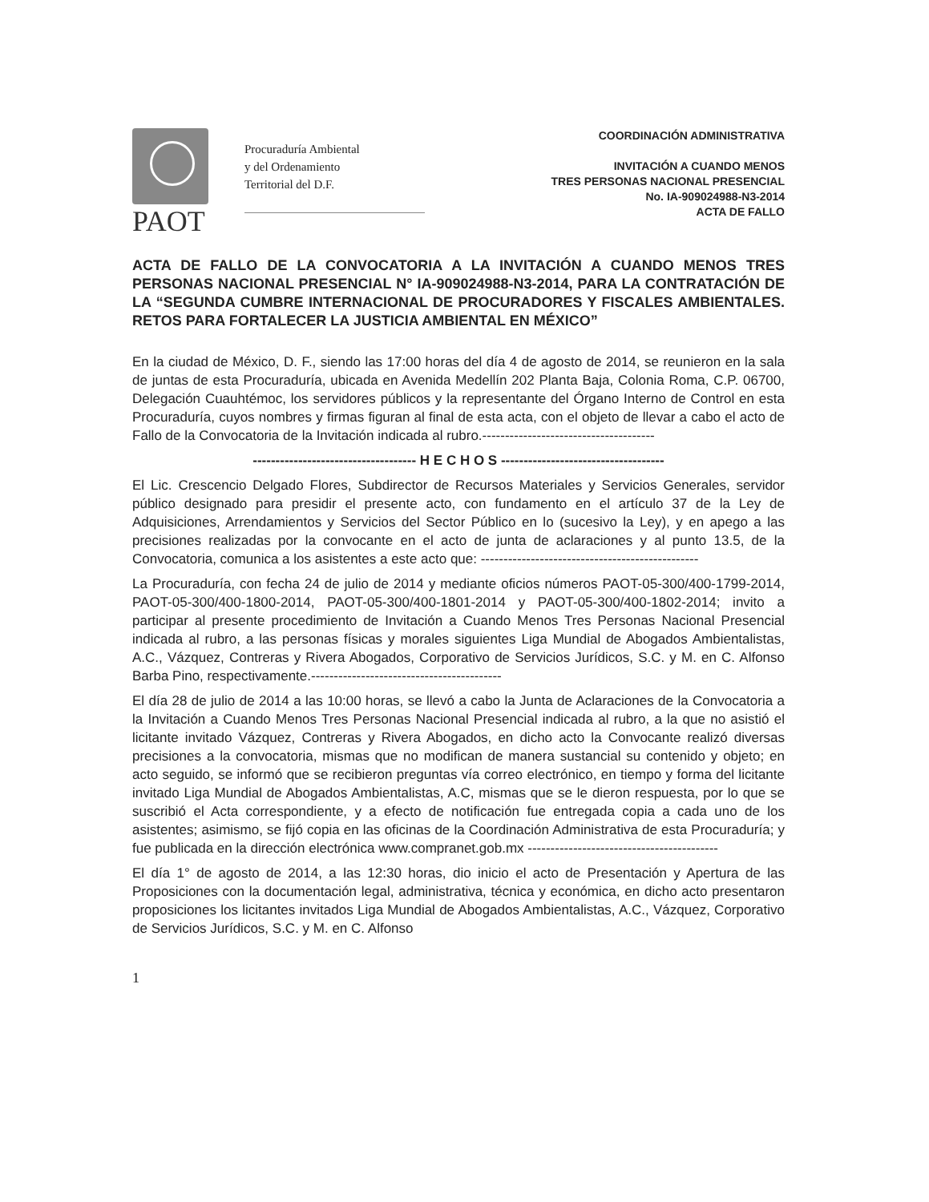PAOT
Procuraduría Ambiental
y del Ordenamiento
Territorial del D.F.
COORDINACIÓN ADMINISTRATIVA
INVITACIÓN A CUANDO MENOS
TRES PERSONAS NACIONAL PRESENCIAL
No. IA-909024988-N3-2014
ACTA DE FALLO
ACTA DE FALLO DE LA CONVOCATORIA A LA INVITACIÓN A CUANDO MENOS TRES PERSONAS NACIONAL PRESENCIAL N° IA-909024988-N3-2014, PARA LA CONTRATACIÓN DE LA “SEGUNDA CUMBRE INTERNACIONAL DE PROCURADORES Y FISCALES AMBIENTALES. RETOS PARA FORTALECER LA JUSTICIA AMBIENTAL EN MÉXICO”
En la ciudad de México, D. F., siendo las 17:00 horas del día 4 de agosto de 2014, se reunieron en la sala de juntas de esta Procuraduría, ubicada en Avenida Medellín 202 Planta Baja, Colonia Roma, C.P. 06700, Delegación Cuauhtémoc, los servidores públicos y la representante del Órgano Interno de Control en esta Procuraduría, cuyos nombres y firmas figuran al final de esta acta, con el objeto de llevar a cabo el acto de Fallo de la Convocatoria de la Invitación indicada al rubro.--------------------------------------
------------------------------------ H E C H O S ------------------------------------
El Lic. Crescencio Delgado Flores, Subdirector de Recursos Materiales y Servicios Generales, servidor público designado para presidir el presente acto, con fundamento en el artículo 37 de la Ley de Adquisiciones, Arrendamientos y Servicios del Sector Público en lo (sucesivo la Ley), y en apego a las precisiones realizadas por la convocante en el acto de junta de aclaraciones y al punto 13.5, de la Convocatoria, comunica a los asistentes a este acto que: ------------------------------------------------
La Procuraduría, con fecha 24 de julio de 2014 y mediante oficios números PAOT-05-300/400-1799-2014, PAOT-05-300/400-1800-2014, PAOT-05-300/400-1801-2014 y PAOT-05-300/400-1802-2014; invito a participar al presente procedimiento de Invitación a Cuando Menos Tres Personas Nacional Presencial indicada al rubro, a las personas físicas y morales siguientes Liga Mundial de Abogados Ambientalistas, A.C., Vázquez, Contreras y Rivera Abogados, Corporativo de Servicios Jurídicos, S.C. y M. en C. Alfonso Barba Pino, respectivamente.------------------------------------------
El día 28 de julio de 2014 a las 10:00 horas, se llevó a cabo la Junta de Aclaraciones de la Convocatoria a la Invitación a Cuando Menos Tres Personas Nacional Presencial indicada al rubro, a la que no asistió el licitante invitado Vázquez, Contreras y Rivera Abogados, en dicho acto la Convocante realizó diversas precisiones a la convocatoria, mismas que no modifican de manera sustancial su contenido y objeto; en acto seguido, se informó que se recibieron preguntas vía correo electrónico, en tiempo y forma del licitante invitado Liga Mundial de Abogados Ambientalistas, A.C, mismas que se le dieron respuesta, por lo que se suscribió el Acta correspondiente, y a efecto de notificación fue entregada copia a cada uno de los asistentes; asimismo, se fijó copia en las oficinas de la Coordinación Administrativa de esta Procuraduría; y fue publicada en la dirección electrónica www.compranet.gob.mx ------------------------------------------
El día 1° de agosto de 2014, a las 12:30 horas, dio inicio el acto de Presentación y Apertura de las Proposiciones con la documentación legal, administrativa, técnica y económica, en dicho acto presentaron proposiciones los licitantes invitados Liga Mundial de Abogados Ambientalistas, A.C., Vázquez, Corporativo de Servicios Jurídicos, S.C. y M. en C. Alfonso
1